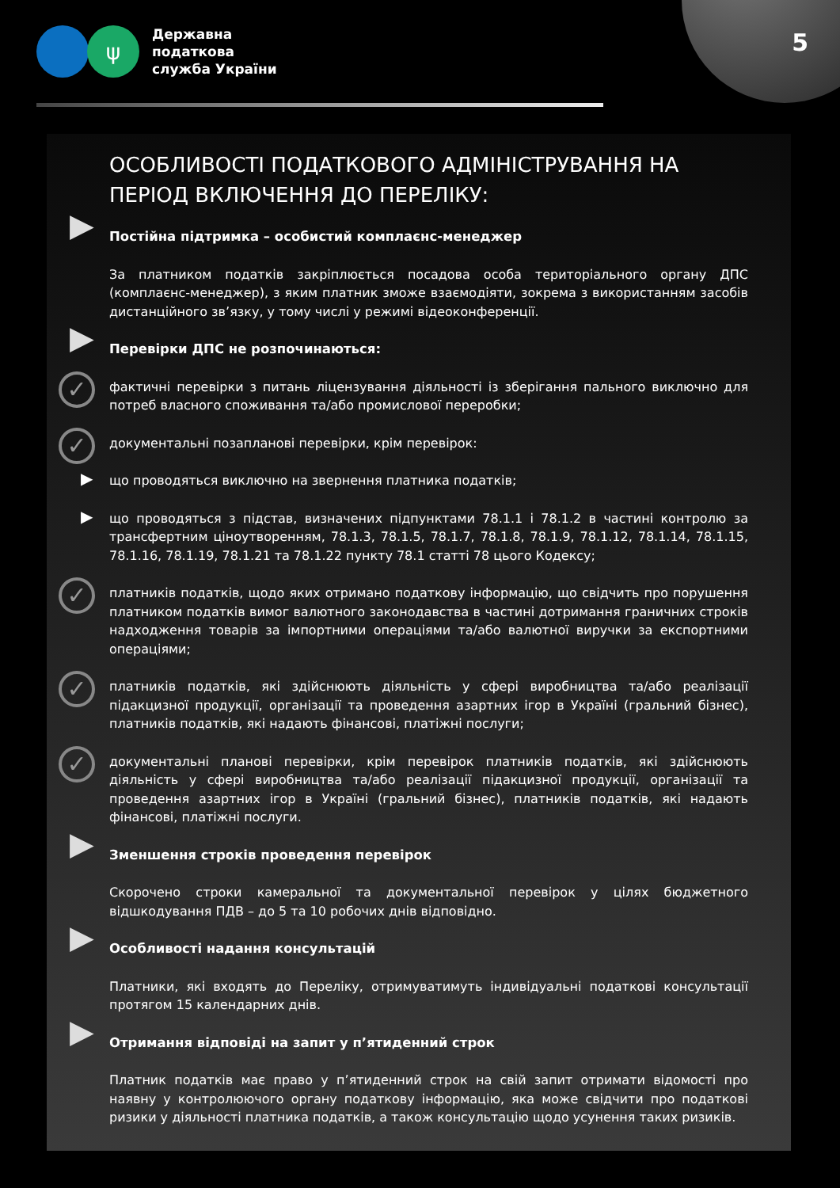5
ψ
Державна
податкова
служба України
ОСОБЛИВОСТІ ПОДАТКОВОГО АДМІНІСТРУВАННЯ НА ПЕРІОД ВКЛЮЧЕННЯ ДО ПЕРЕЛІКУ:
▶ Постійна підтримка – особистий комплаєнс-менеджер
За платником податків закріплюється посадова особа територіального органу ДПС (комплаєнс-менеджер), з яким платник зможе взаємодіяти, зокрема з використанням засобів дистанційного зв’язку, у тому числі у режимі відеоконференції.
▶ Перевірки ДПС не розпочинаються:
✓ фактичні перевірки з питань ліцензування діяльності із зберігання пального виключно для потреб власного споживання та/або промислової переробки;
✓ документальні позапланові перевірки, крім перевірок:
▶ що проводяться виключно на звернення платника податків;
▶ що проводяться з підстав, визначених підпунктами 78.1.1 і 78.1.2 в частині контролю за трансфертним ціноутворенням, 78.1.3, 78.1.5, 78.1.7, 78.1.8, 78.1.9, 78.1.12, 78.1.14, 78.1.15, 78.1.16, 78.1.19, 78.1.21 та 78.1.22 пункту 78.1 статті 78 цього Кодексу;
✓ платників податків, щодо яких отримано податкову інформацію, що свідчить про порушення платником податків вимог валютного законодавства в частині дотримання граничних строків надходження товарів за імпортними операціями та/або валютної виручки за експортними операціями;
✓ платників податків, які здійснюють діяльність у сфері виробництва та/або реалізації підакцизної продукції, організації та проведення азартних ігор в Україні (гральний бізнес), платників податків, які надають фінансові, платіжні послуги;
✓ документальні планові перевірки, крім перевірок платників податків, які здійснюють діяльність у сфері виробництва та/або реалізації підакцизної продукції, організації та проведення азартних ігор в Україні (гральний бізнес), платників податків, які надають фінансові, платіжні послуги.
▶ Зменшення строків проведення перевірок
Скорочено строки камеральної та документальної перевірок у цілях бюджетного відшкодування ПДВ – до 5 та 10 робочих днів відповідно.
▶ Особливості надання консультацій
Платники, які входять до Переліку, отримуватимуть індивідуальні податкові консультації протягом 15 календарних днів.
▶ Отримання відповіді на запит у п’ятиденний строк
Платник податків має право у п’ятиденний строк на свій запит отримати відомості про наявну у контролюючого органу податкову інформацію, яка може свідчити про податкові ризики у діяльності платника податків, а також консультацію щодо усунення таких ризиків.